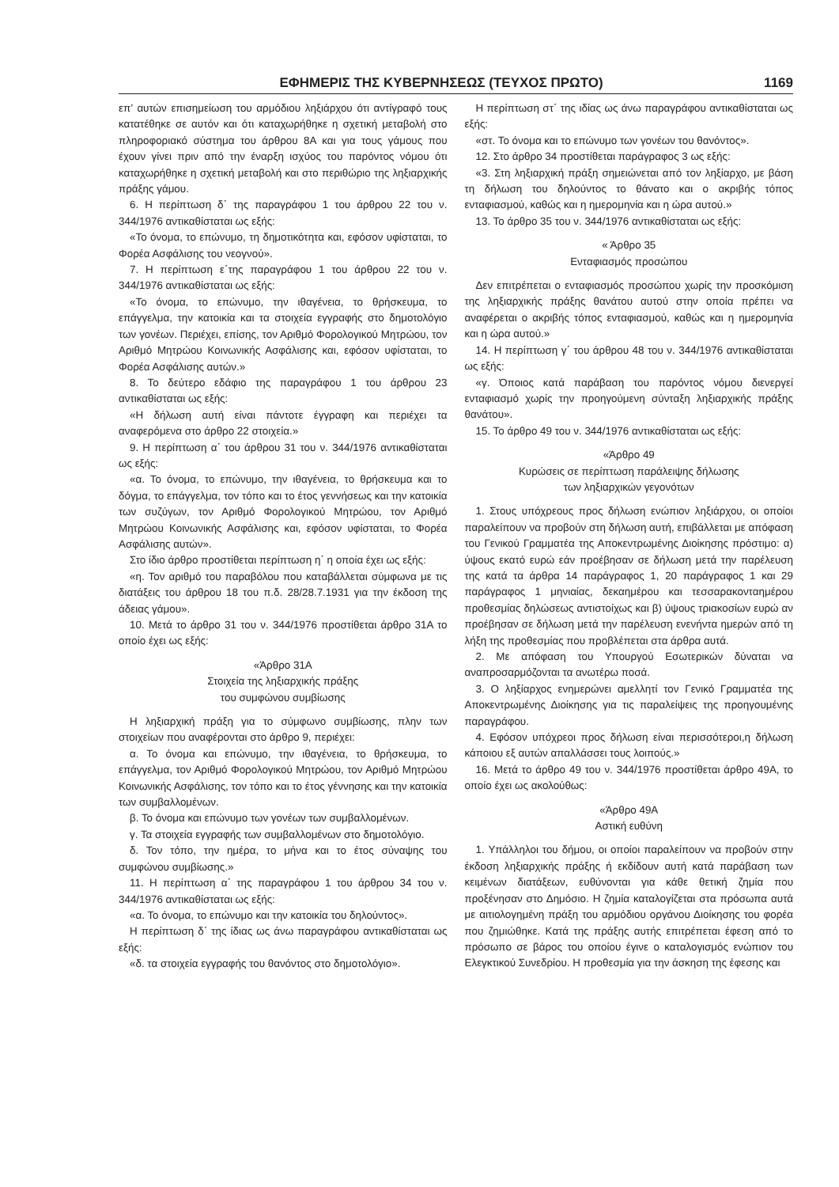ΕΦΗΜΕΡΙΣ ΤΗΣ ΚΥΒΕΡΝΗΣΕΩΣ (ΤΕΥΧΟΣ ΠΡΩΤΟ) 1169
επ’ αυτών επισημείωση του αρμόδιου ληξιάρχου ότι αντίγραφό τους κατατέθηκε σε αυτόν και ότι καταχωρήθηκε η σχετική μεταβολή στο πληροφοριακό σύστημα του άρθρου 8Α και για τους γάμους που έχουν γίνει πριν από την έναρξη ισχύος του παρόντος νόμου ότι καταχωρήθηκε η σχετική μεταβολή και στο περιθώριο της ληξιαρχικής πράξης γάμου.
6. Η περίπτωση δ΄ της παραγράφου 1 του άρθρου 22 του ν. 344/1976 αντικαθίσταται ως εξής:
«Το όνομα, το επώνυμο, τη δημοτικότητα και, εφόσον υφίσταται, το Φορέα Ασφάλισης του νεογνού».
7. Η περίπτωση ε΄της παραγράφου 1 του άρθρου 22 του ν. 344/1976 αντικαθίσταται ως εξής:
«Το όνομα, το επώνυμο, την ιθαγένεια, το θρήσκευμα, το επάγγελμα, την κατοικία και τα στοιχεία εγγραφής στο δημοτολόγιο των γονέων. Περιέχει, επίσης, τον Αριθμό Φορολογικού Μητρώου, τον Αριθμό Μητρώου Κοινωνικής Ασφάλισης και, εφόσον υφίσταται, το Φορέα Ασφάλισης αυτών.»
8. Το δεύτερο εδάφιο της παραγράφου 1 του άρθρου 23 αντικαθίσταται ως εξής:
«Η δήλωση αυτή είναι πάντοτε έγγραφη και περιέχει τα αναφερόμενα στο άρθρο 22 στοιχεία.»
9. Η περίπτωση α΄ του άρθρου 31 του ν. 344/1976 αντικαθίσταται ως εξής:
«α. Το όνομα, το επώνυμο, την ιθαγένεια, το θρήσκευμα και το δόγμα, το επάγγελμα, τον τόπο και το έτος γεννήσεως και την κατοικία των συζύγων, τον Αριθμό Φορολογικού Μητρώου, τον Αριθμό Μητρώου Κοινωνικής Ασφάλισης και, εφόσον υφίσταται, το Φορέα Ασφάλισης αυτών».
Στο ίδιο άρθρο προστίθεται περίπτωση η΄ η οποία έχει ως εξής:
«η. Τον αριθμό του παραβόλου που καταβάλλεται σύμφωνα με τις διατάξεις του άρθρου 18 του π.δ. 28/28.7.1931 για την έκδοση της άδειας γάμου».
10. Μετά το άρθρο 31 του ν. 344/1976 προστίθεται άρθρο 31Α το οποίο έχει ως εξής:
«Άρθρο 31Α
Στοιχεία της ληξιαρχικής πράξης
του συμφώνου συμβίωσης
Η ληξιαρχική πράξη για το σύμφωνο συμβίωσης, πλην των στοιχείων που αναφέρονται στο άρθρο 9, περιέχει:
α. Το όνομα και επώνυμο, την ιθαγένεια, το θρήσκευμα, το επάγγελμα, τον Αριθμό Φορολογικού Μητρώου, τον Αριθμό Μητρώου Κοινωνικής Ασφάλισης, τον τόπο και το έτος γέννησης και την κατοικία των συμβαλλομένων.
β. Το όνομα και επώνυμο των γονέων των συμβαλλομένων.
γ. Τα στοιχεία εγγραφής των συμβαλλομένων στο δημοτολόγιο.
δ. Τον τόπο, την ημέρα, το μήνα και το έτος σύναψης του συμφώνου συμβίωσης.»
11. Η περίπτωση α΄ της παραγράφου 1 του άρθρου 34 του ν. 344/1976 αντικαθίσταται ως εξής:
«α. Το όνομα, το επώνυμο και την κατοικία του δηλούντος».
Η περίπτωση δ΄ της ίδιας ως άνω παραγράφου αντικαθίσταται ως εξής:
«δ. τα στοιχεία εγγραφής του θανόντος στο δημοτολόγιο».
Η περίπτωση στ΄ της ιδίας ως άνω παραγράφου αντικαθίσταται ως εξής:
«στ. Το όνομα και το επώνυμο των γονέων του θανόντος».
12. Στο άρθρο 34 προστίθεται παράγραφος 3 ως εξής:
«3. Στη ληξιαρχική πράξη σημειώνεται από τον ληξίαρχο, με βάση τη δήλωση του δηλούντος το θάνατο και ο ακριβής τόπος ενταφιασμού, καθώς και η ημερομηνία και η ώρα αυτού.»
13. Το άρθρο 35 του ν. 344/1976 αντικαθίσταται ως εξής:
« Άρθρο 35
Ενταφιασμός προσώπου
Δεν επιτρέπεται ο ενταφιασμός προσώπου χωρίς την προσκόμιση της ληξιαρχικής πράξης θανάτου αυτού στην οποία πρέπει να αναφέρεται ο ακριβής τόπος ενταφιασμού, καθώς και η ημερομηνία και η ώρα αυτού.»
14. Η περίπτωση γ΄ του άρθρου 48 του ν. 344/1976 αντικαθίσταται ως εξής:
«γ. Όποιος κατά παράβαση του παρόντος νόμου διενεργεί ενταφιασμό χωρίς την προηγούμενη σύνταξη ληξιαρχικής πράξης θανάτου».
15. Το άρθρο 49 του ν. 344/1976 αντικαθίσταται ως εξής:
«Άρθρο 49
Κυρώσεις σε περίπτωση παράλειψης δήλωσης
των ληξιαρχικών γεγονότων
1. Στους υπόχρεους προς δήλωση ενώπιον ληξιάρχου, οι οποίοι παραλείπουν να προβούν στη δήλωση αυτή, επιβάλλεται με απόφαση του Γενικού Γραμματέα της Αποκεντρωμένης Διοίκησης πρόστιμο: α) ύψους εκατό ευρώ εάν προέβησαν σε δήλωση μετά την παρέλευση της κατά τα άρθρα 14 παράγραφος 1, 20 παράγραφος 1 και 29 παράγραφος 1 μηνιαίας, δεκαημέρου και τεσσαρακονταημέρου προθεσμίας δηλώσεως αντιστοίχως και β) ύψους τριακοσίων ευρώ αν προέβησαν σε δήλωση μετά την παρέλευση ενενήντα ημερών από τη λήξη της προθεσμίας που προβλέπεται στα άρθρα αυτά.
2. Με απόφαση του Υπουργού Εσωτερικών δύναται να αναπροσαρμόζονται τα ανωτέρω ποσά.
3. Ο ληξίαρχος ενημερώνει αμελλητί τον Γενικό Γραμματέα της Αποκεντρωμένης Διοίκησης για τις παραλείψεις της προηγουμένης παραγράφου.
4. Εφόσον υπόχρεοι προς δήλωση είναι περισσότεροι,η δήλωση κάποιου εξ αυτών απαλλάσσει τους λοιπούς.»
16. Μετά το άρθρο 49 του ν. 344/1976 προστίθεται άρθρο 49Α, το οποίο έχει ως ακολούθως:
«Άρθρο 49Α
Αστική ευθύνη
1. Υπάλληλοι του δήμου, οι οποίοι παραλείπουν να προβούν στην έκδοση ληξιαρχικής πράξης ή εκδίδουν αυτή κατά παράβαση των κειμένων διατάξεων, ευθύνονται για κάθε θετική ζημία που προξένησαν στο Δημόσιο. Η ζημία καταλογίζεται στα πρόσωπα αυτά με αιτιολογημένη πράξη του αρμόδιου οργάνου Διοίκησης του φορέα που ζημιώθηκε. Κατά της πράξης αυτής επιτρέπεται έφεση από το πρόσωπο σε βάρος του οποίου έγινε ο καταλογισμός ενώπιον του Ελεγκτικού Συνεδρίου. Η προθεσμία για την άσκηση της έφεσης και